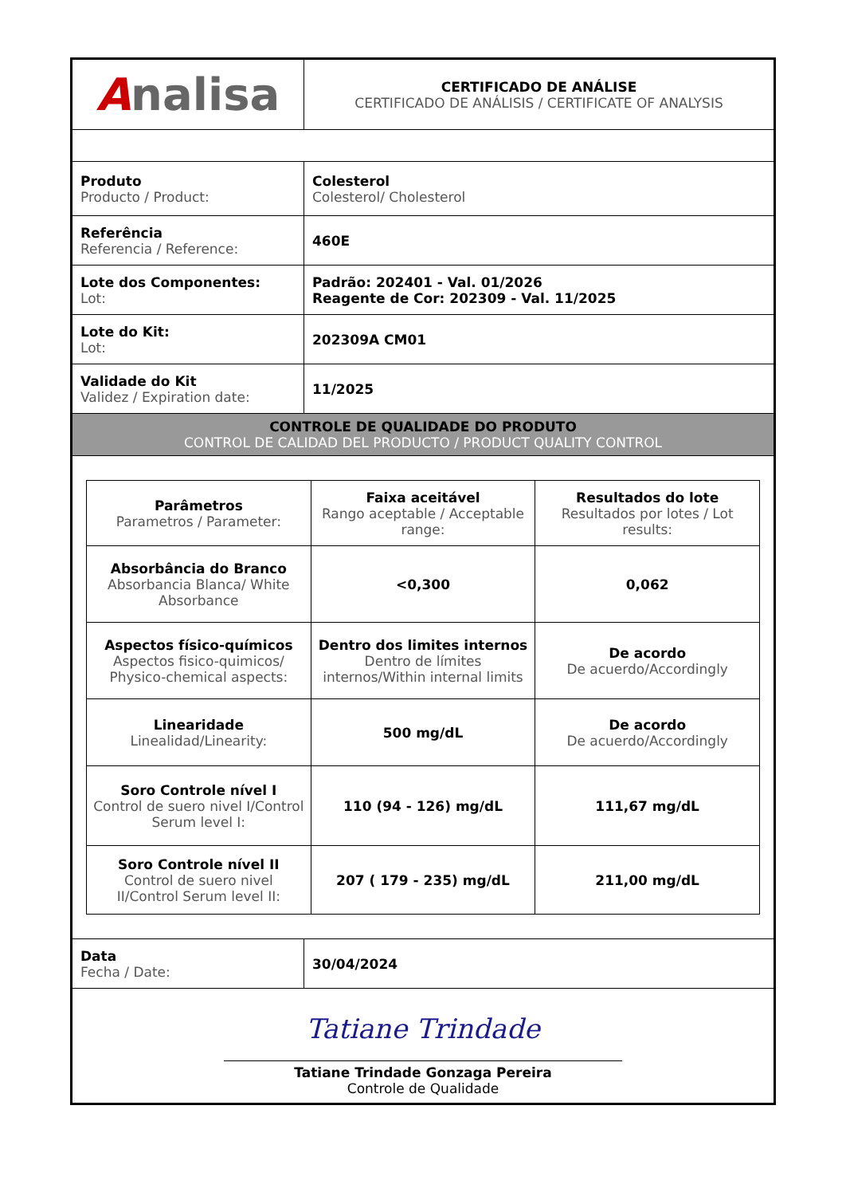| A nalisa | CERTIFICADO DE ANÁLISE CERTIFICADO DE ANÁLISIS / CERTIFICATE OF ANALYSIS |
| Produto Producto / Product: | Colesterol Colesterol/ Cholesterol |
| Referência Referencia / Reference: | 460E |
| Lote dos Componentes: Lot: | Padrão: 202401 - Val. 01/2026 Reagente de Cor: 202309 - Val. 11/2025 |
| Lote do Kit: Lot: | 202309A CM01 |
| Validade do Kit Validez / Expiration date: | 11/2025 |
| CONTROLE DE QUALIDADE DO PRODUTO CONTROL DE CALIDAD DEL PRODUCTO / PRODUCT QUALITY CONTROL | |
| / Parâmetros Parametros / Parameter: / Faixa aceitável Rango aceptable / Acceptable range: / Resultados do lote Resultados por lotes / Lot results: / / --- / --- / --- / / Absorbância do Branco Absorbancia Blanca/ White Absorbance / <0,300 / 0,062 / / Aspectos físico-químicos Aspectos fisico-quimicos/ Physico-chemical aspects: / Dentro dos limites internos Dentro de límites internos/Within internal limits / De acordo De acuerdo/Accordingly / / Linearidade Linealidad/Linearity: / 500 mg/dL / De acordo De acuerdo/Accordingly / / Soro Controle nível I Control de suero nivel I/Control Serum level I: / 110 (94 - 126) mg/dL / 111,67 mg/dL / / Soro Controle nível II Control de suero nivel II/Control Serum level II: / 207 ( 179 - 235) mg/dL / 211,00 mg/dL / | |
| Data Fecha / Date: | 30/04/2024 |
| Tatiane Trindade Tatiane Trindade Gonzaga Pereira Controle de Qualidade | |